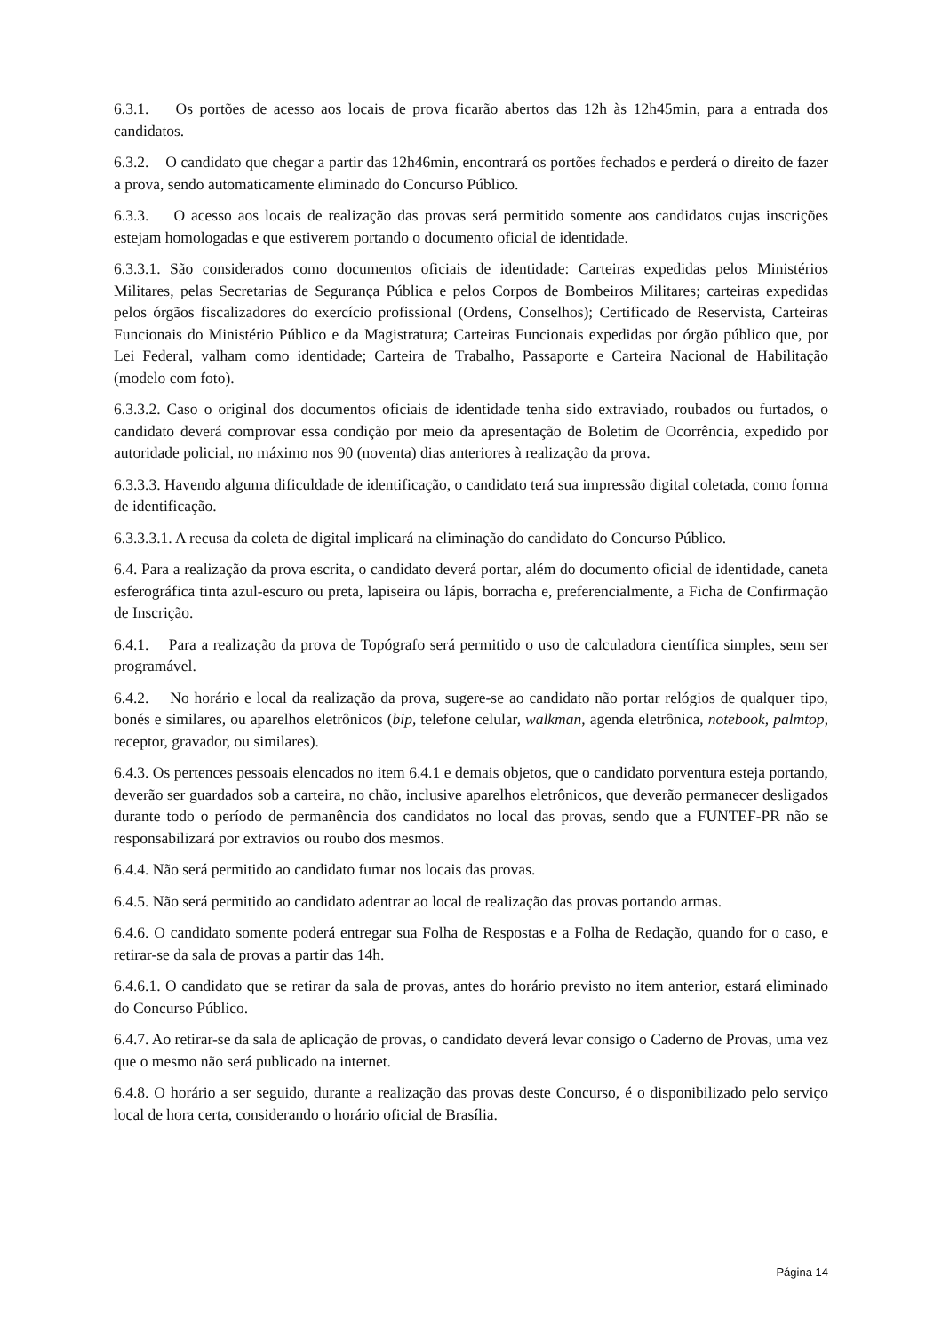6.3.1. Os portões de acesso aos locais de prova ficarão abertos das 12h às 12h45min, para a entrada dos candidatos.
6.3.2. O candidato que chegar a partir das 12h46min, encontrará os portões fechados e perderá o direito de fazer a prova, sendo automaticamente eliminado do Concurso Público.
6.3.3. O acesso aos locais de realização das provas será permitido somente aos candidatos cujas inscrições estejam homologadas e que estiverem portando o documento oficial de identidade.
6.3.3.1. São considerados como documentos oficiais de identidade: Carteiras expedidas pelos Ministérios Militares, pelas Secretarias de Segurança Pública e pelos Corpos de Bombeiros Militares; carteiras expedidas pelos órgãos fiscalizadores do exercício profissional (Ordens, Conselhos); Certificado de Reservista, Carteiras Funcionais do Ministério Público e da Magistratura; Carteiras Funcionais expedidas por órgão público que, por Lei Federal, valham como identidade; Carteira de Trabalho, Passaporte e Carteira Nacional de Habilitação (modelo com foto).
6.3.3.2. Caso o original dos documentos oficiais de identidade tenha sido extraviado, roubados ou furtados, o candidato deverá comprovar essa condição por meio da apresentação de Boletim de Ocorrência, expedido por autoridade policial, no máximo nos 90 (noventa) dias anteriores à realização da prova.
6.3.3.3. Havendo alguma dificuldade de identificação, o candidato terá sua impressão digital coletada, como forma de identificação.
6.3.3.3.1. A recusa da coleta de digital implicará na eliminação do candidato do Concurso Público.
6.4. Para a realização da prova escrita, o candidato deverá portar, além do documento oficial de identidade, caneta esferográfica tinta azul-escuro ou preta, lapiseira ou lápis, borracha e, preferencialmente, a Ficha de Confirmação de Inscrição.
6.4.1. Para a realização da prova de Topógrafo será permitido o uso de calculadora científica simples, sem ser programável.
6.4.2. No horário e local da realização da prova, sugere-se ao candidato não portar relógios de qualquer tipo, bonés e similares, ou aparelhos eletrônicos (bip, telefone celular, walkman, agenda eletrônica, notebook, palmtop, receptor, gravador, ou similares).
6.4.3. Os pertences pessoais elencados no item 6.4.1 e demais objetos, que o candidato porventura esteja portando, deverão ser guardados sob a carteira, no chão, inclusive aparelhos eletrônicos, que deverão permanecer desligados durante todo o período de permanência dos candidatos no local das provas, sendo que a FUNTEF-PR não se responsabilizará por extravios ou roubo dos mesmos.
6.4.4. Não será permitido ao candidato fumar nos locais das provas.
6.4.5. Não será permitido ao candidato adentrar ao local de realização das provas portando armas.
6.4.6. O candidato somente poderá entregar sua Folha de Respostas e a Folha de Redação, quando for o caso, e retirar-se da sala de provas a partir das 14h.
6.4.6.1. O candidato que se retirar da sala de provas, antes do horário previsto no item anterior, estará eliminado do Concurso Público.
6.4.7. Ao retirar-se da sala de aplicação de provas, o candidato deverá levar consigo o Caderno de Provas, uma vez que o mesmo não será publicado na internet.
6.4.8. O horário a ser seguido, durante a realização das provas deste Concurso, é o disponibilizado pelo serviço local de hora certa, considerando o horário oficial de Brasília.
Página 14